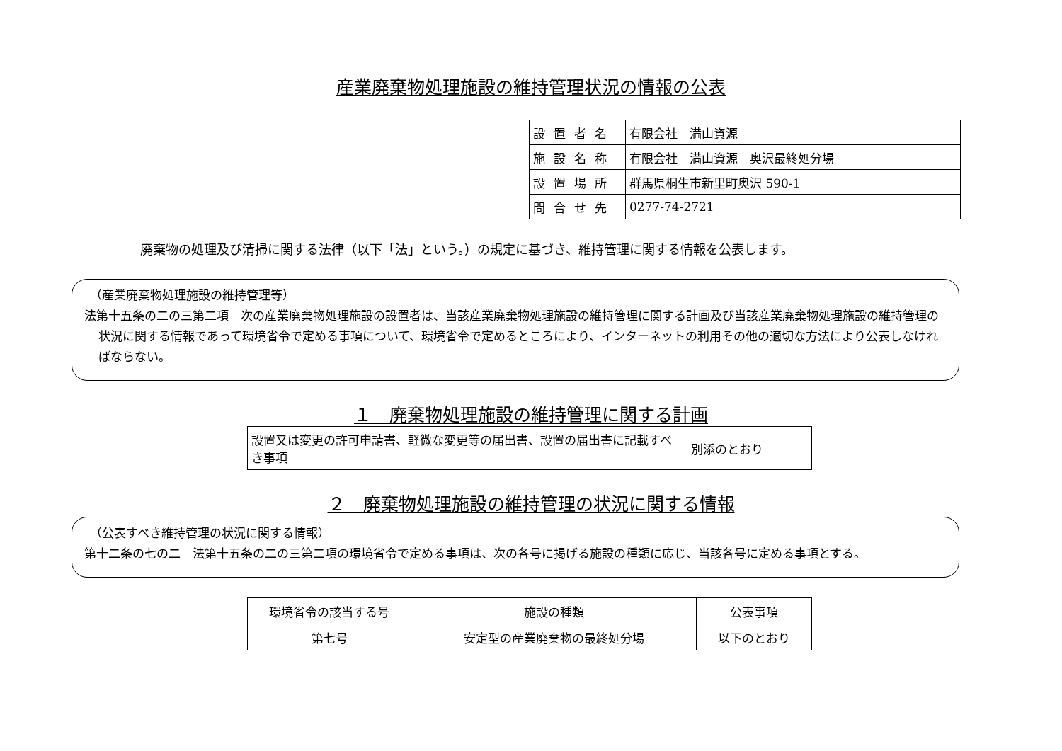産業廃棄物処理施設の維持管理状況の情報の公表
| 設置者名 | 有限会社 満山資源 |
| 施設名称 | 有限会社 満山資源 奥沢最終処分場 |
| 設置場所 | 群馬県桐生市新里町奥沢 590-1 |
| 問合せ先 | 0277-74-2721 |
廃棄物の処理及び清掃に関する法律（以下「法」という。）の規定に基づき、維持管理に関する情報を公表します。
（産業廃棄物処理施設の維持管理等）
法第十五条の二の三第二項　次の産業廃棄物処理施設の設置者は、当該産業廃棄物処理施設の維持管理に関する計画及び当該産業廃棄物処理施設の維持管理の状況に関する情報であって環境省令で定める事項について、環境省令で定めるところにより、インターネットの利用その他の適切な方法により公表しなければならない。
１　廃棄物処理施設の維持管理に関する計画
| 設置又は変更の許可申請書、軽微な変更等の届出書、設置の届出書に記載すべき事項 | 別添のとおり |
２　廃棄物処理施設の維持管理の状況に関する情報
（公表すべき維持管理の状況に関する情報）
第十二条の七の二　法第十五条の二の三第二項の環境省令で定める事項は、次の各号に掲げる施設の種類に応じ、当該各号に定める事項とする。
| 環境省令の該当する号 | 施設の種類 | 公表事項 |
| 第七号 | 安定型の産業廃棄物の最終処分場 | 以下のとおり |